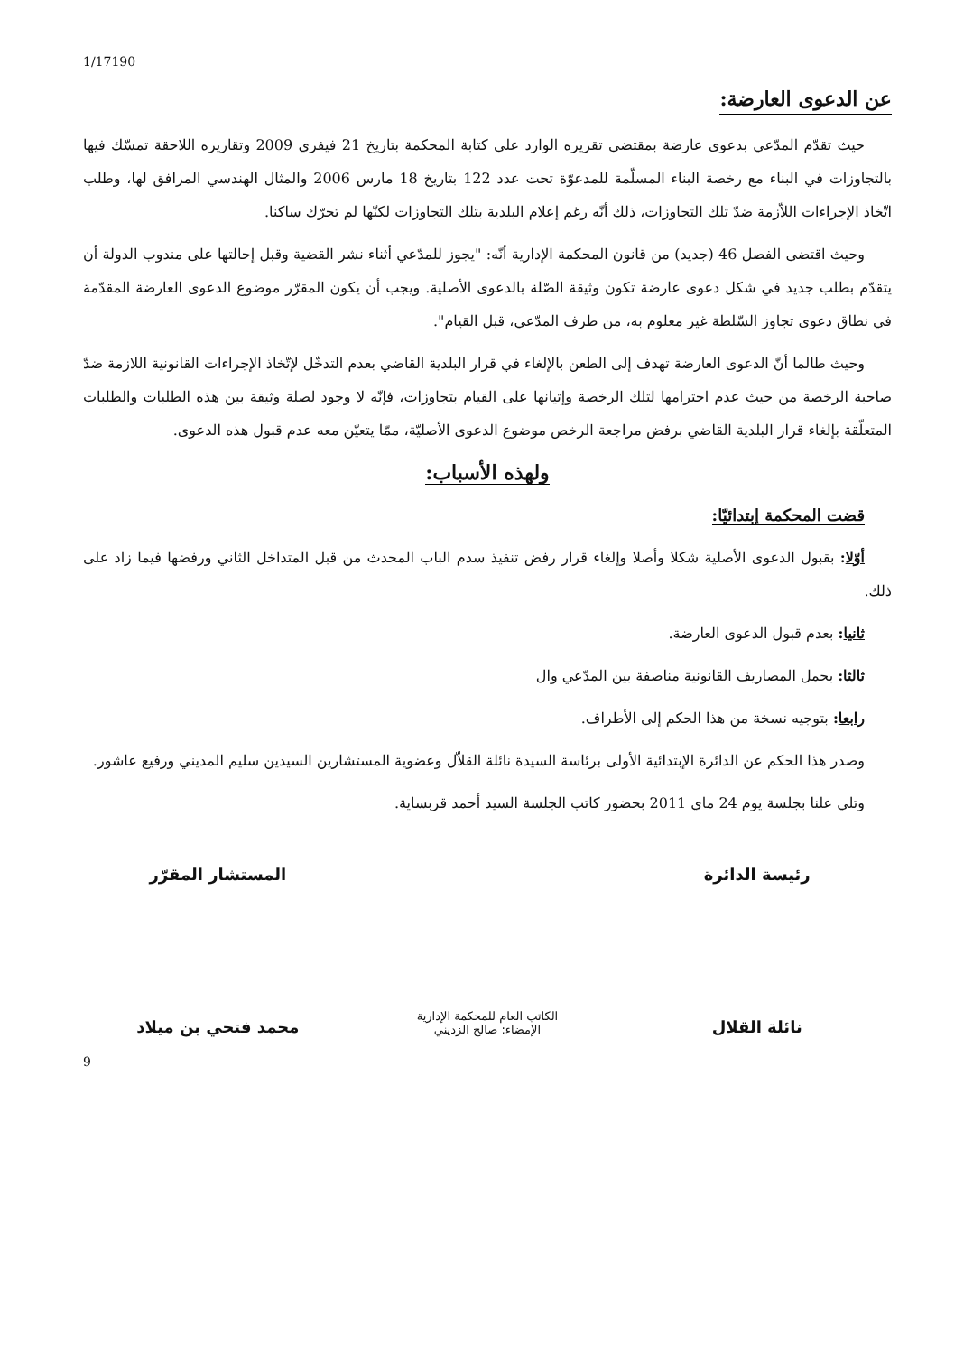1/17190
عن الدعوى العارضة:
حيث تقدّم المدّعي بدعوى عارضة بمقتضى تقريره الوارد على كتابة المحكمة بتاريخ 21 فيفري 2009 وتقاريره اللاحقة تمسّك فيها بالتجاوزات في البناء مع رخصة البناء المسلّمة للمدعوّة تحت عدد 122 بتاريخ 18 مارس 2006 والمثال الهندسي المرافق لها، وطلب اتّخاذ الإجراءات اللاّزمة ضدّ تلك التجاوزات، ذلك أنّه رغم إعلام البلدية بتلك التجاوزات لكنّها لم تحرّك ساكنا.
وحيث اقتضى الفصل 46 (جديد) من قانون المحكمة الإدارية أنّه: "يجوز للمدّعي أثناء نشر القضية وقبل إحالتها على مندوب الدولة أن يتقدّم بطلب جديد في شكل دعوى عارضة تكون وثيقة الصّلة بالدعوى الأصلية. ويجب أن يكون المقرّر موضوع الدعوى العارضة المقدّمة في نطاق دعوى تجاوز السّلطة غير معلوم به، من طرف المدّعي، قبل القيام".
وحيث طالما أنّ الدعوى العارضة تهدف إلى الطعن بالإلغاء في قرار البلدية القاضي بعدم التدخّل لإتّخاذ الإجراءات القانونية اللازمة ضدّ صاحبة الرخصة من حيث عدم احترامها لتلك الرخصة وإتيانها على القيام بتجاوزات، فإنّه لا وجود لصلة وثيقة بين هذه الطلبات والطلبات المتعلّقة بإلغاء قرار البلدية القاضي برفض مراجعة الرخص موضوع الدعوى الأصليّة، ممّا يتعيّن معه عدم قبول هذه الدعوى.
ولهذه الأسباب:
قضت المحكمة إبتدائيّا:
أوّلا: بقبول الدعوى الأصلية شكلا وأصلا وإلغاء قرار رفض تنفيذ سدم الباب المحدث من قبل المتداخل الثاني ورفضها فيما زاد على ذلك.
ثانيا: بعدم قبول الدعوى العارضة.
ثالثا: بحمل المصاريف القانونية مناصفة بين المدّعي وال
رابعا: بتوجيه نسخة من هذا الحكم إلى الأطراف.
وصدر هذا الحكم عن الدائرة الإبتدائية الأولى برئاسة السيدة نائلة القلاّل وعضوية المستشارين السيدين سليم المديني ورفيع عاشور.
وتلي علنا بجلسة يوم 24 ماي 2011 بحضور كاتب الجلسة السيد أحمد قربساية.
رئيسة الدائرة
نائلة القلال
الكاتب العام للمحكمة الإدارية
الإمضاء: صالح الزديني
المستشار المقرّر
محمد فتحي بن ميلاد
9